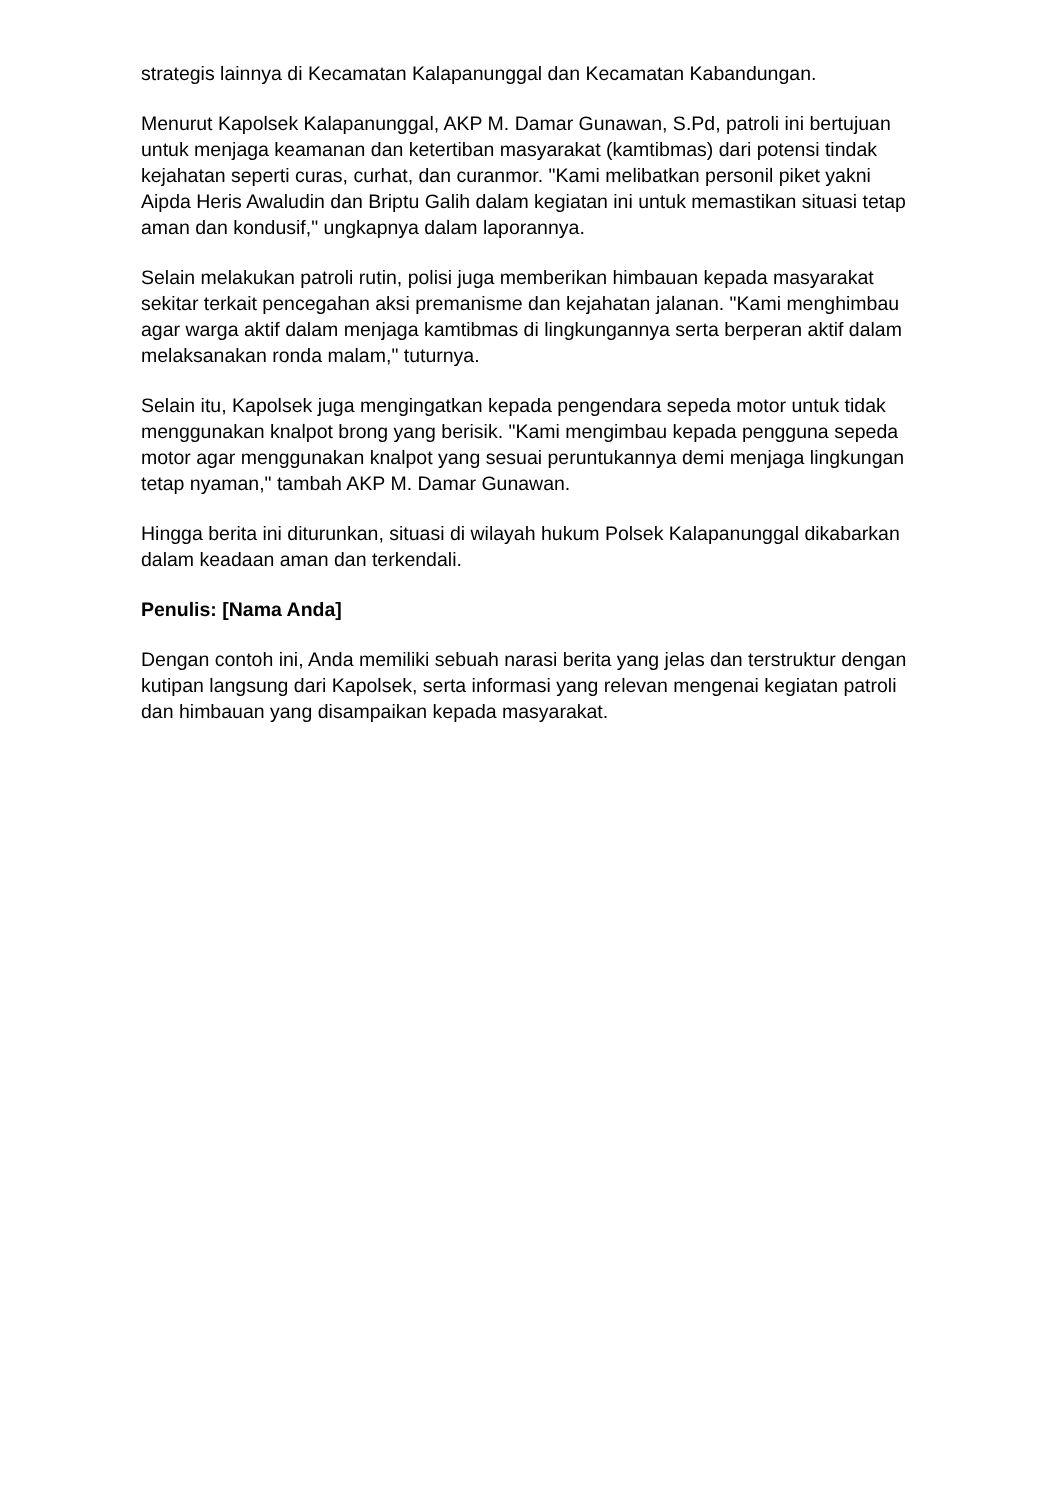strategis lainnya di Kecamatan Kalapanunggal dan Kecamatan Kabandungan.
Menurut Kapolsek Kalapanunggal, AKP M. Damar Gunawan, S.Pd, patroli ini bertujuan untuk menjaga keamanan dan ketertiban masyarakat (kamtibmas) dari potensi tindak kejahatan seperti curas, curhat, dan curanmor. "Kami melibatkan personil piket yakni Aipda Heris Awaludin dan Briptu Galih dalam kegiatan ini untuk memastikan situasi tetap aman dan kondusif," ungkapnya dalam laporannya.
Selain melakukan patroli rutin, polisi juga memberikan himbauan kepada masyarakat sekitar terkait pencegahan aksi premanisme dan kejahatan jalanan. "Kami menghimbau agar warga aktif dalam menjaga kamtibmas di lingkungannya serta berperan aktif dalam melaksanakan ronda malam," tuturnya.
Selain itu, Kapolsek juga mengingatkan kepada pengendara sepeda motor untuk tidak menggunakan knalpot brong yang berisik. "Kami mengimbau kepada pengguna sepeda motor agar menggunakan knalpot yang sesuai peruntukannya demi menjaga lingkungan tetap nyaman," tambah AKP M. Damar Gunawan.
Hingga berita ini diturunkan, situasi di wilayah hukum Polsek Kalapanunggal dikabarkan dalam keadaan aman dan terkendali.
Penulis: [Nama Anda]
Dengan contoh ini, Anda memiliki sebuah narasi berita yang jelas dan terstruktur dengan kutipan langsung dari Kapolsek, serta informasi yang relevan mengenai kegiatan patroli dan himbauan yang disampaikan kepada masyarakat.